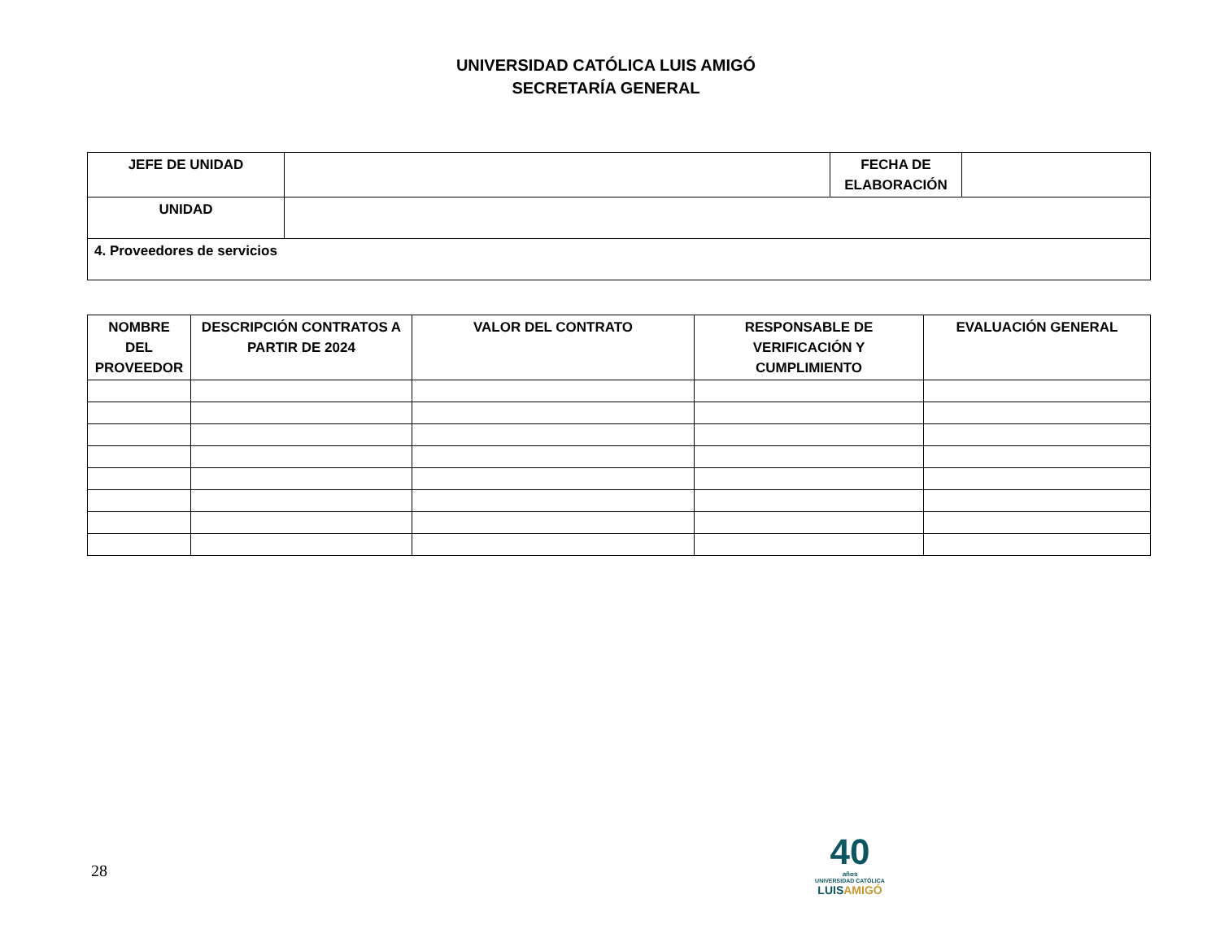UNIVERSIDAD CATÓLICA LUIS AMIGÓ
SECRETARÍA GENERAL
| JEFE DE UNIDAD | | FECHA DE ELABORACIÓN | |
| UNIDAD | | | |
| 4. Proveedores de servicios | | | |
| NOMBRE DEL PROVEEDOR | DESCRIPCIÓN CONTRATOS A PARTIR DE 2024 | VALOR DEL CONTRATO | RESPONSABLE DE VERIFICACIÓN Y CUMPLIMIENTO | EVALUACIÓN GENERAL |
| --- | --- | --- | --- | --- |
28
40
años
UNIVERSIDAD CATÓLICA
LUISAMIGÓ